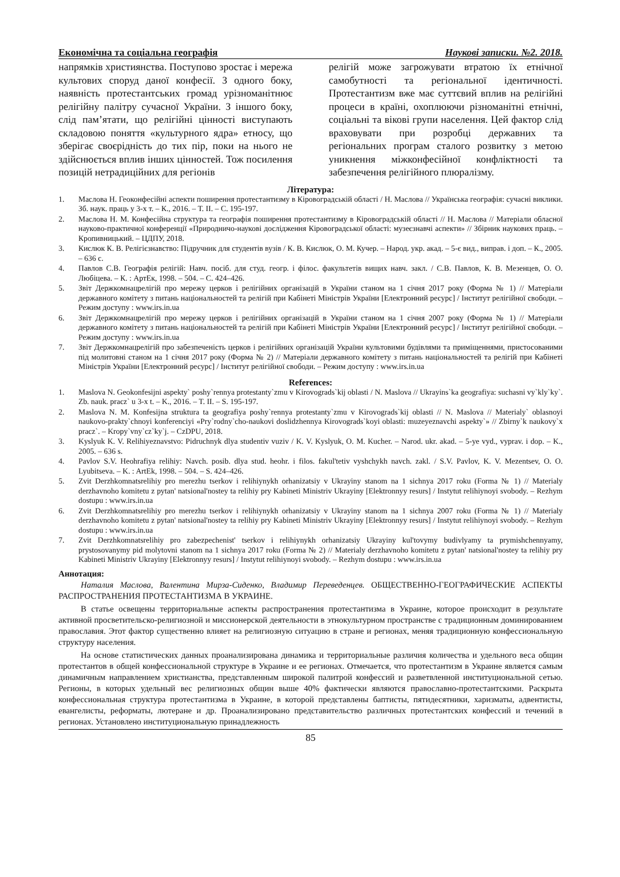Економічна та соціальна географія Наукові записки. №2. 2018.
напрямків християнства. Поступово зростає і мережа культових споруд даної конфесії. З одного боку, наявність протестантських громад урізноманітнює релігійну палітру сучасної України. З іншого боку, слід пам’ятати, що релігійні цінності виступають складовою поняття «культурного ядра» етносу, що зберігає своєрідність до тих пір, поки на нього не здійснюється вплив інших цінностей. Тож посилення позицій нетрадиційних для регіонів
релігій може загрожувати втратою їх етнічної самобутності та регіональної ідентичності. Протестантизм вже має суттєвий вплив на релігійні процеси в країні, охоплюючи різноманітні етнічні, соціальні та вікові групи населення. Цей фактор слід враховувати при розробці державних та регіональних програм сталого розвитку з метою уникнення міжконфесійної конфліктності та забезпечення релігійного плюралізму.
Література:
1. Маслова Н. Геоконфесійні аспекти поширення протестантизму в Кіровоградській області / Н. Маслова // Українська географія: сучасні виклики. Зб. наук. праць у 3-х т. – К., 2016. – Т. ІІ. – С. 195-197.
2. Маслова Н. М. Конфесійна структура та географія поширення протестантизму в Кіровоградській області // Н. Маслова // Матеріали обласної науково-практичної конференції «Природничо-наукові дослідження Кіровоградської області: музеєзнавчі аспекти» // Збірник наукових праць. – Кропивницький. – ЦДПУ, 2018.
3. Кислюк К. В. Релігієзнавство: Підручник для студентів вузів / К. В. Кислюк, О. М. Кучер. – Народ. укр. акад. – 5-є вид., виправ. і доп. – К., 2005. – 636 с.
4. Павлов С.В. Географія релігій: Навч. посіб. для студ. геогр. і філос. факультетів вищих навч. закл. / С.В. Павлов, К. В. Мезенцев, О. О. Любіцева. – К. : АртЕк, 1998. – 504. – С. 424–426.
5. Звіт Держкомнацрелігій про мережу церков і релігійних організацій в України станом на 1 січня 2017 року (Форма № 1) // Матеріали державного комітету з питань національностей та релігій при Кабінеті Міністрів України [Електронний ресурс] / Інститут релігійної свободи. – Режим доступу : www.irs.in.ua
6. Звіт Держкомнацрелігій про мережу церков і релігійних організацій в України станом на 1 січня 2007 року (Форма № 1) // Матеріали державного комітету з питань національностей та релігій при Кабінеті Міністрів України [Електронний ресурс] / Інститут релігійної свободи. – Режим доступу : www.irs.in.ua
7. Звіт Держкомнацрелігій про забезпеченість церков і релігійних організацій України культовими будівлями та приміщеннями, пристосованими під молитовні станом на 1 січня 2017 року (Форма № 2) // Матеріали державного комітету з питань національностей та релігій при Кабінеті Міністрів України [Електронний ресурс] / Інститут релігійної свободи. – Режим доступу : www.irs.in.ua
References:
1. Maslova N. Geokonfesijni aspekty` poshy`rennya protestanty`zmu v Kirovograds`kij oblasti / N. Maslova // Ukrayins`ka geografiya: suchasni vy`kly`ky`. Zb. nauk. pracz` u 3-x t. – K., 2016. – T. II. – S. 195-197.
2. Maslova N. M. Konfesijna struktura ta geografiya poshy`rennya protestanty`zmu v Kirovograds`kij oblasti // N. Maslova // Materialy` oblasnoyi naukovo-prakty`chnoyi konferenciyi «Pry`rodny`cho-naukovi doslidzhennya Kirovograds`koyi oblasti: muzeyeznavchi aspekty`» // Zbirny`k naukovy`x pracz`. – Kropy`vny`cz`ky`j. – CzDPU, 2018.
3. Kyslyuk K. V. Relihiyeznavstvo: Pidruchnyk dlya studentiv vuziv / K. V. Kyslyuk, O. M. Kucher. – Narod. ukr. akad. – 5-ye vyd., vyprav. i dop. – K., 2005. – 636 s.
4. Pavlov S.V. Heohrafiya relihiy: Navch. posib. dlya stud. heohr. i filos. fakul'tetiv vyshchykh navch. zakl. / S.V. Pavlov, K. V. Mezentsev, O. O. Lyubitseva. – K. : ArtEk, 1998. – 504. – S. 424–426.
5. Zvit Derzhkomnatsrelihiy pro merezhu tserkov i relihiynykh orhanizatsiy v Ukrayiny stanom na 1 sichnya 2017 roku (Forma № 1) // Materialy derzhavnoho komitetu z pytan' natsional'nostey ta relihiy pry Kabineti Ministriv Ukrayiny [Elektronnyy resurs] / Instytut relihiynoyi svobody. – Rezhym dostupu : www.irs.in.ua
6. Zvit Derzhkomnatsrelihiy pro merezhu tserkov i relihiynykh orhanizatsiy v Ukrayiny stanom na 1 sichnya 2007 roku (Forma № 1) // Materialy derzhavnoho komitetu z pytan' natsional'nostey ta relihiy pry Kabineti Ministriv Ukrayiny [Elektronnyy resurs] / Instytut relihiynoyi svobody. – Rezhym dostupu : www.irs.in.ua
7. Zvit Derzhkomnatsrelihiy pro zabezpechenist' tserkov i relihiynykh orhanizatsiy Ukrayiny kul'tovymy budivlyamy ta prymishchennyamy, prystosovanymy pid molytovni stanom na 1 sichnya 2017 roku (Forma № 2) // Materialy derzhavnoho komitetu z pytan' natsional'nostey ta relihiy pry Kabineti Ministriv Ukrayiny [Elektronnyy resurs] / Instytut relihiynoyi svobody. – Rezhym dostupu : www.irs.in.ua
Аннотация:
Наталия Маслова, Валентина Мирза-Сиденко, Владимир Переведенцев. ОБЩЕСТВЕННО-ГЕОГРАФИЧЕСКИЕ АСПЕКТЫ РАСПРОСТРАНЕНИЯ ПРОТЕСТАНТИЗМА В УКРАИНЕ.
В статье освещены территориальные аспекты распространения протестантизма в Украине, которое происходит в результате активной просветительско-религиозной и миссионерской деятельности в этнокультурном пространстве с традиционным доминированием православия. Этот фактор существенно влияет на религиозную ситуацию в стране и регионах, меняя традиционную конфессиональную структуру населения.
На основе статистических данных проанализирована динамика и территориальные различия количества и удельного веса общин протестантов в общей конфессиональной структуре в Украине и ее регионах. Отмечается, что протестантизм в Украине является самым динамичным направлением христианства, представленным широкой палитрой конфессий и разветвленной институциональной сетью. Регионы, в которых удельный вес религиозных общин выше 40% фактически являются православно-протестантскими. Раскрыта конфессиональная структура протестантизма в Украине, в которой представлены баптисты, пятидесятники, харизматы, адвентисты, евангелисты, реформаты, лютеране и др. Проанализировано представительство различных протестантских конфессий и течений в регионах. Установлено институциональную принадлежность
85